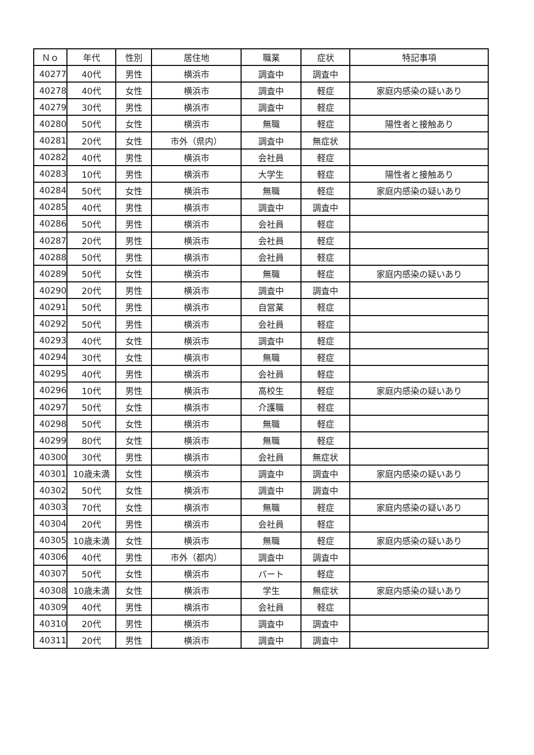| Ｎｏ | 年代 | 性別 | 居住地 | 職業 | 症状 | 特記事項 |
| --- | --- | --- | --- | --- | --- | --- |
| 40277 | 40代 | 男性 | 横浜市 | 調査中 | 調査中 | |
| 40278 | 40代 | 女性 | 横浜市 | 調査中 | 軽症 | 家庭内感染の疑いあり |
| 40279 | 30代 | 男性 | 横浜市 | 調査中 | 軽症 | |
| 40280 | 50代 | 女性 | 横浜市 | 無職 | 軽症 | 陽性者と接触あり |
| 40281 | 20代 | 女性 | 市外（県内） | 調査中 | 無症状 | |
| 40282 | 40代 | 男性 | 横浜市 | 会社員 | 軽症 | |
| 40283 | 10代 | 男性 | 横浜市 | 大学生 | 軽症 | 陽性者と接触あり |
| 40284 | 50代 | 女性 | 横浜市 | 無職 | 軽症 | 家庭内感染の疑いあり |
| 40285 | 40代 | 男性 | 横浜市 | 調査中 | 調査中 | |
| 40286 | 50代 | 男性 | 横浜市 | 会社員 | 軽症 | |
| 40287 | 20代 | 男性 | 横浜市 | 会社員 | 軽症 | |
| 40288 | 50代 | 男性 | 横浜市 | 会社員 | 軽症 | |
| 40289 | 50代 | 女性 | 横浜市 | 無職 | 軽症 | 家庭内感染の疑いあり |
| 40290 | 20代 | 男性 | 横浜市 | 調査中 | 調査中 | |
| 40291 | 50代 | 男性 | 横浜市 | 自営業 | 軽症 | |
| 40292 | 50代 | 男性 | 横浜市 | 会社員 | 軽症 | |
| 40293 | 40代 | 女性 | 横浜市 | 調査中 | 軽症 | |
| 40294 | 30代 | 女性 | 横浜市 | 無職 | 軽症 | |
| 40295 | 40代 | 男性 | 横浜市 | 会社員 | 軽症 | |
| 40296 | 10代 | 男性 | 横浜市 | 高校生 | 軽症 | 家庭内感染の疑いあり |
| 40297 | 50代 | 女性 | 横浜市 | 介護職 | 軽症 | |
| 40298 | 50代 | 女性 | 横浜市 | 無職 | 軽症 | |
| 40299 | 80代 | 女性 | 横浜市 | 無職 | 軽症 | |
| 40300 | 30代 | 男性 | 横浜市 | 会社員 | 無症状 | |
| 40301 | 10歳未満 | 女性 | 横浜市 | 調査中 | 調査中 | 家庭内感染の疑いあり |
| 40302 | 50代 | 女性 | 横浜市 | 調査中 | 調査中 | |
| 40303 | 70代 | 女性 | 横浜市 | 無職 | 軽症 | 家庭内感染の疑いあり |
| 40304 | 20代 | 男性 | 横浜市 | 会社員 | 軽症 | |
| 40305 | 10歳未満 | 女性 | 横浜市 | 無職 | 軽症 | 家庭内感染の疑いあり |
| 40306 | 40代 | 男性 | 市外（都内） | 調査中 | 調査中 | |
| 40307 | 50代 | 女性 | 横浜市 | パート | 軽症 | |
| 40308 | 10歳未満 | 女性 | 横浜市 | 学生 | 無症状 | 家庭内感染の疑いあり |
| 40309 | 40代 | 男性 | 横浜市 | 会社員 | 軽症 | |
| 40310 | 20代 | 男性 | 横浜市 | 調査中 | 調査中 | |
| 40311 | 20代 | 男性 | 横浜市 | 調査中 | 調査中 | |